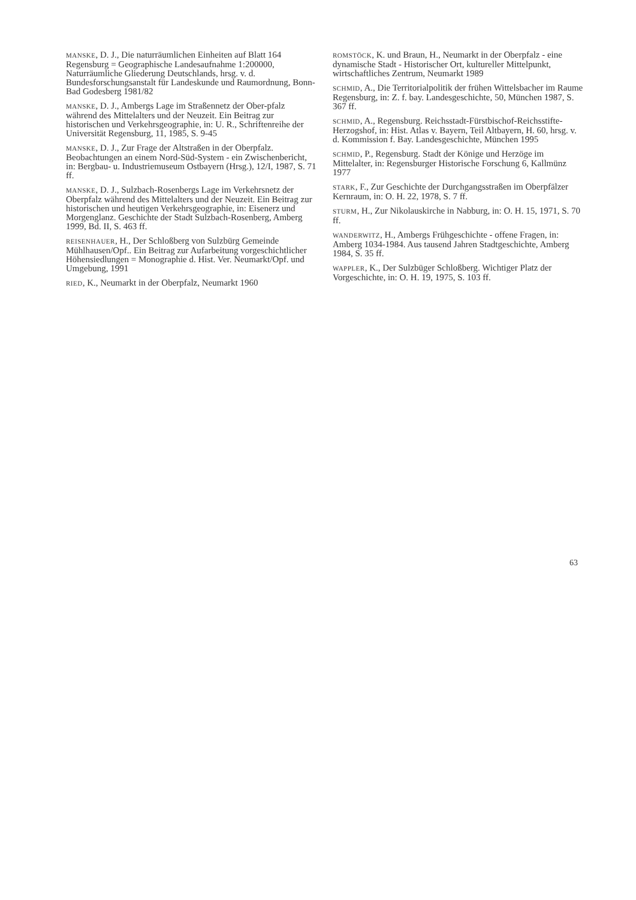MANSKE, D. J., Die naturräumlichen Einheiten auf Blatt 164 Regensburg = Geographische Landesaufnahme 1:200000, Naturräumliche Gliederung Deutschlands, hrsg. v. d. Bundesforschungsanstalt für Landeskunde und Raumordnung, Bonn-Bad Godesberg 1981/82
MANSKE, D. J., Ambergs Lage im Straßennetz der Ober-pfalz während des Mittelalters und der Neuzeit. Ein Beitrag zur historischen und Verkehrsgeographie, in: U. R., Schriftenreihe der Universität Regensburg, 11, 1985, S. 9-45
MANSKE, D. J., Zur Frage der Altstraßen in der Oberpfalz. Beobachtungen an einem Nord-Süd-System - ein Zwischenbericht, in: Bergbau- u. Industriemuseum Ostbayern (Hrsg.), 12/I, 1987, S. 71 ff.
MANSKE, D. J., Sulzbach-Rosenbergs Lage im Verkehrsnetz der Oberpfalz während des Mittelalters und der Neuzeit. Ein Beitrag zur historischen und heutigen Verkehrsgeographie, in: Eisenerz und Morgenglanz. Geschichte der Stadt Sulzbach-Rosenberg, Amberg 1999, Bd. II, S. 463 ff.
REISENHAUER, H., Der Schloßberg von Sulzbürg Gemeinde Mühlhausen/Opf.. Ein Beitrag zur Aufarbeitung vorgeschichtlicher Höhensiedlungen = Monographie d. Hist. Ver. Neumarkt/Opf. und Umgebung, 1991
RIED, K., Neumarkt in der Oberpfalz, Neumarkt 1960
ROMSTÖCK, K. und Braun, H., Neumarkt in der Oberpfalz - eine dynamische Stadt - Historischer Ort, kultureller Mittelpunkt, wirtschaftliches Zentrum, Neumarkt 1989
SCHMID, A., Die Territorialpolitik der frühen Wittelsbacher im Raume Regensburg, in: Z. f. bay. Landesgeschichte, 50, München 1987, S. 367 ff.
SCHMID, A., Regensburg. Reichsstadt-Fürstbischof-Reichsstifte-Herzogshof, in: Hist. Atlas v. Bayern, Teil Altbayern, H. 60, hrsg. v. d. Kommission f. Bay. Landesgeschichte, München 1995
SCHMID, P., Regensburg. Stadt der Könige und Herzöge im Mittelalter, in: Regensburger Historische Forschung 6, Kallmünz 1977
STARK, F., Zur Geschichte der Durchgangsstraßen im Oberpfälzer Kernraum, in: O. H. 22, 1978, S. 7 ff.
STURM, H., Zur Nikolauskirche in Nabburg, in: O. H. 15, 1971, S. 70 ff.
WANDERWITZ, H., Ambergs Frühgeschichte - offene Fragen, in: Amberg 1034-1984. Aus tausend Jahren Stadtgeschichte, Amberg 1984, S. 35 ff.
WAPPLER, K., Der Sulzbüger Schloßberg. Wichtiger Platz der Vorgeschichte, in: O. H. 19, 1975, S. 103 ff.
63